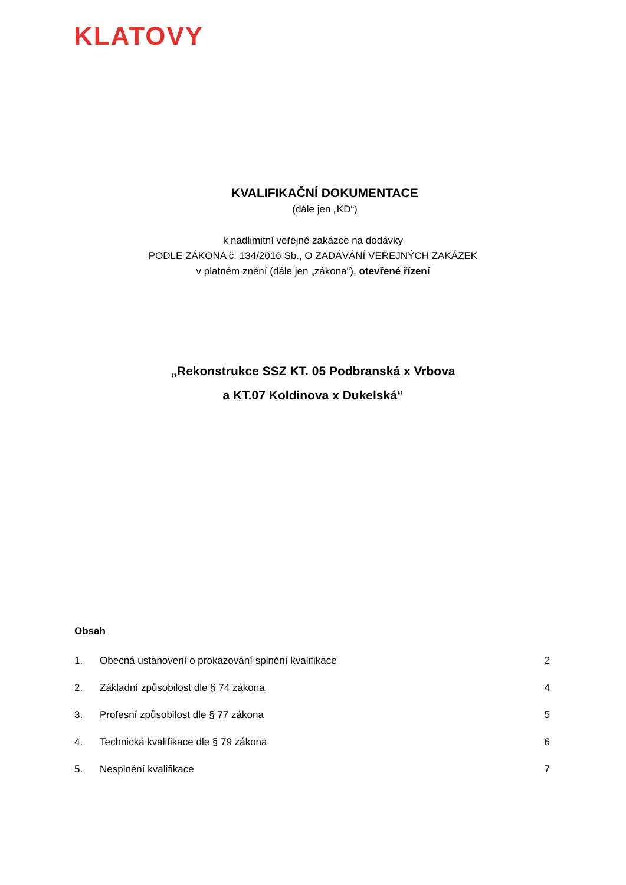KLATOVY
KVALIFIKAČNÍ DOKUMENTACE
(dále jen „KD“)
k nadlimitní veřejné zakázce na dodávky
PODLE ZÁKONA č. 134/2016 Sb., O ZADÁVÁNÍ VEŘEJNÝCH ZAKÁZEK
v platném znění (dále jen „zákona“), otevřené řízení
„Rekonstrukce SSZ KT. 05 Podbranská x Vrbova
a KT.07 Koldinova x Dukelská“
Obsah
1. Obecná ustanovení o prokazování splnění kvalifikace 2
2. Základní způsobilost dle § 74 zákona 4
3. Profesní způsobilost dle § 77 zákona 5
4. Technická kvalifikace dle § 79 zákona 6
5. Nesplnění kvalifikace 7